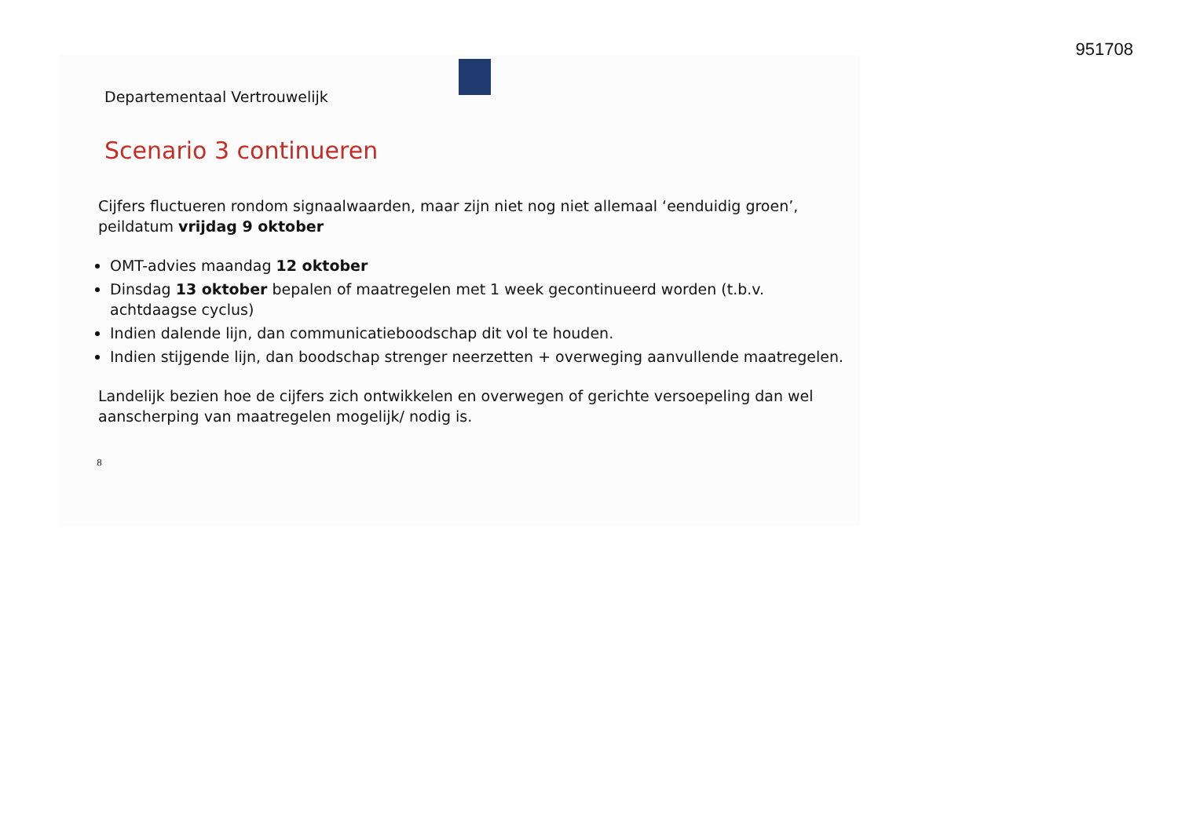951708
Departementaal Vertrouwelijk
Scenario 3 continueren
Cijfers fluctueren rondom signaalwaarden, maar zijn niet nog niet allemaal ‘eenduidig groen’, peildatum vrijdag 9 oktober
OMT-advies maandag 12 oktober
Dinsdag 13 oktober bepalen of maatregelen met 1 week gecontinueerd worden (t.b.v. achtdaagse cyclus)
Indien dalende lijn, dan communicatieboodschap dit vol te houden.
Indien stijgende lijn, dan boodschap strenger neerzetten + overweging aanvullende maatregelen.
Landelijk bezien hoe de cijfers zich ontwikkelen en overwegen of gerichte versoepeling dan wel aanscherping van maatregelen mogelijk/ nodig is.
8